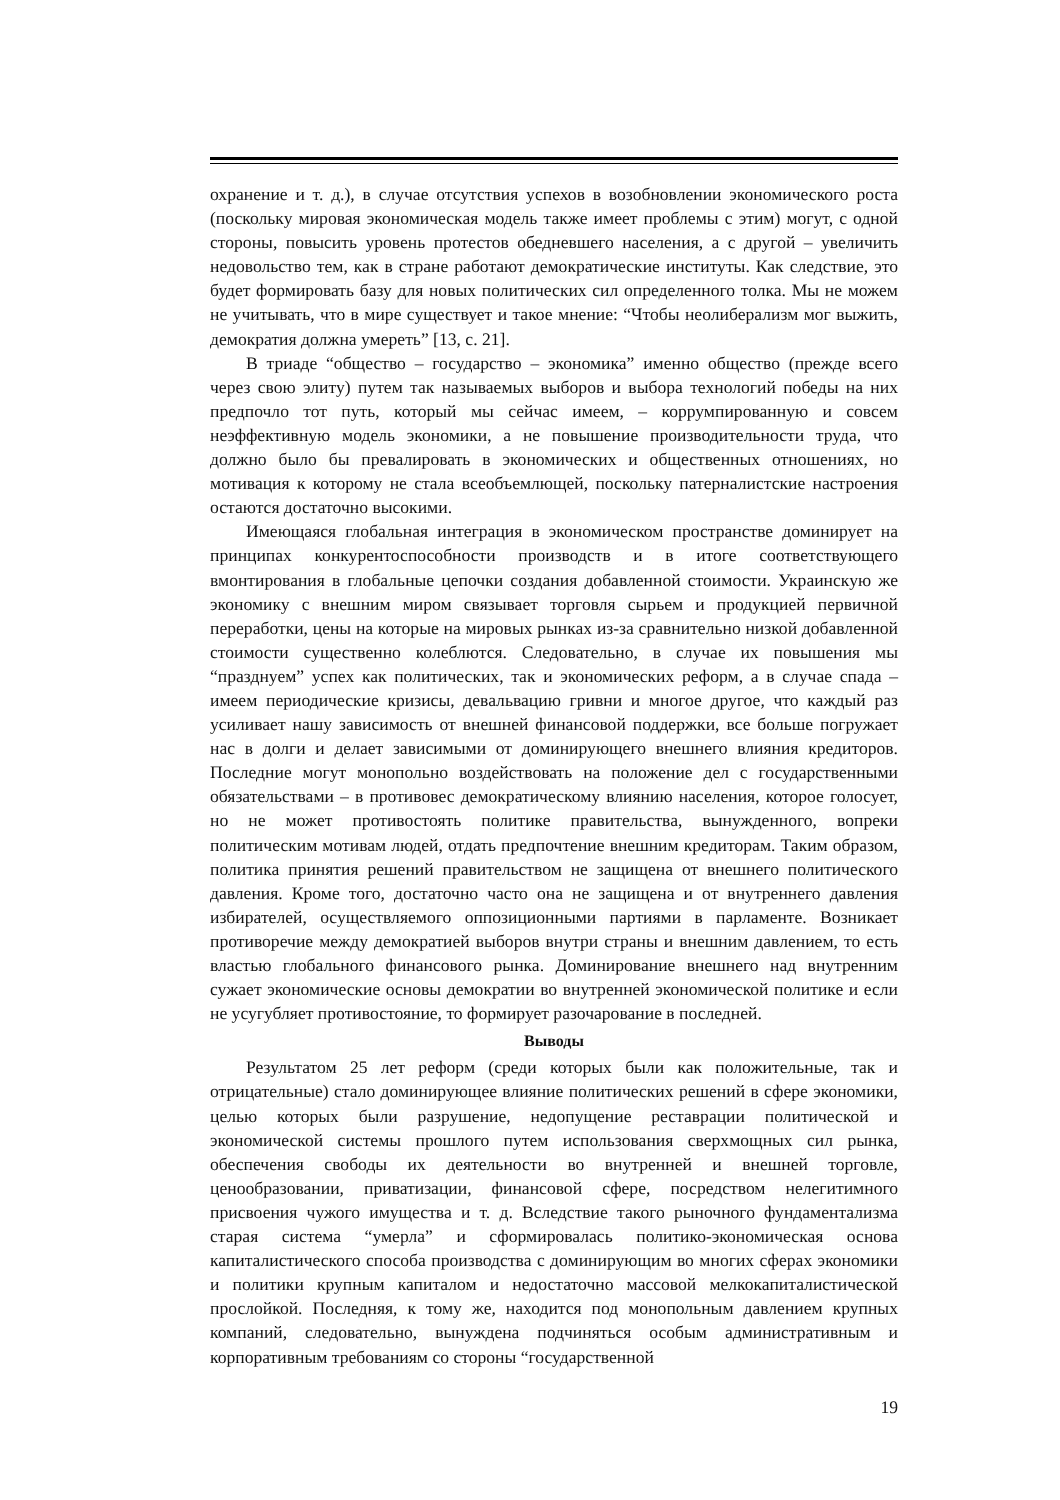охранение и т. д.), в случае отсутствия успехов в возобновлении экономического роста (поскольку мировая экономическая модель также имеет проблемы с этим) могут, с одной стороны, повысить уровень протестов обедневшего населения, а с другой – увеличить недовольство тем, как в стране работают демократические институты. Как следствие, это будет формировать базу для новых политических сил определенного толка. Мы не можем не учитывать, что в мире существует и такое мнение: “Чтобы неолиберализм мог выжить, демократия должна умереть” [13, с. 21].
В триаде “общество – государство – экономика” именно общество (прежде всего через свою элиту) путем так называемых выборов и выбора технологий победы на них предпочло тот путь, который мы сейчас имеем, – коррумпированную и совсем неэффективную модель экономики, а не повышение производительности труда, что должно было бы превалировать в экономических и общественных отношениях, но мотивация к которому не стала всеобъемлющей, поскольку патерналистские настроения остаются достаточно высокими.
Имеющаяся глобальная интеграция в экономическом пространстве доминирует на принципах конкурентоспособности производств и в итоге соответствующего вмонтирования в глобальные цепочки создания добавленной стоимости. Украинскую же экономику с внешним миром связывает торговля сырьем и продукцией первичной переработки, цены на которые на мировых рынках из-за сравнительно низкой добавленной стоимости существенно колеблются. Следовательно, в случае их повышения мы “празднуем” успех как политических, так и экономических реформ, а в случае спада – имеем периодические кризисы, девальвацию гривни и многое другое, что каждый раз усиливает нашу зависимость от внешней финансовой поддержки, все больше погружает нас в долги и делает зависимыми от доминирующего внешнего влияния кредиторов. Последние могут монопольно воздействовать на положение дел с государственными обязательствами – в противовес демократическому влиянию населения, которое голосует, но не может противостоять политике правительства, вынужденного, вопреки политическим мотивам людей, отдать предпочтение внешним кредиторам. Таким образом, политика принятия решений правительством не защищена от внешнего политического давления. Кроме того, достаточно часто она не защищена и от внутреннего давления избирателей, осуществляемого оппозиционными партиями в парламенте. Возникает противоречие между демократией выборов внутри страны и внешним давлением, то есть властью глобального финансового рынка. Доминирование внешнего над внутренним сужает экономические основы демократии во внутренней экономической политике и если не усугубляет противостояние, то формирует разочарование в последней.
Выводы
Результатом 25 лет реформ (среди которых были как положительные, так и отрицательные) стало доминирующее влияние политических решений в сфере экономики, целью которых были разрушение, недопущение реставрации политической и экономической системы прошлого путем использования сверхмощных сил рынка, обеспечения свободы их деятельности во внутренней и внешней торговле, ценообразовании, приватизации, финансовой сфере, посредством нелегитимного присвоения чужого имущества и т. д. Вследствие такого рыночного фундаментализма старая система “умерла” и сформировалась политико-экономическая основа капиталистического способа производства с доминирующим во многих сферах экономики и политики крупным капиталом и недостаточно массовой мелкокапиталистической прослойкой. Последняя, к тому же, находится под монопольным давлением крупных компаний, следовательно, вынуждена подчиняться особым административным и корпоративным требованиям со стороны “государственной
19